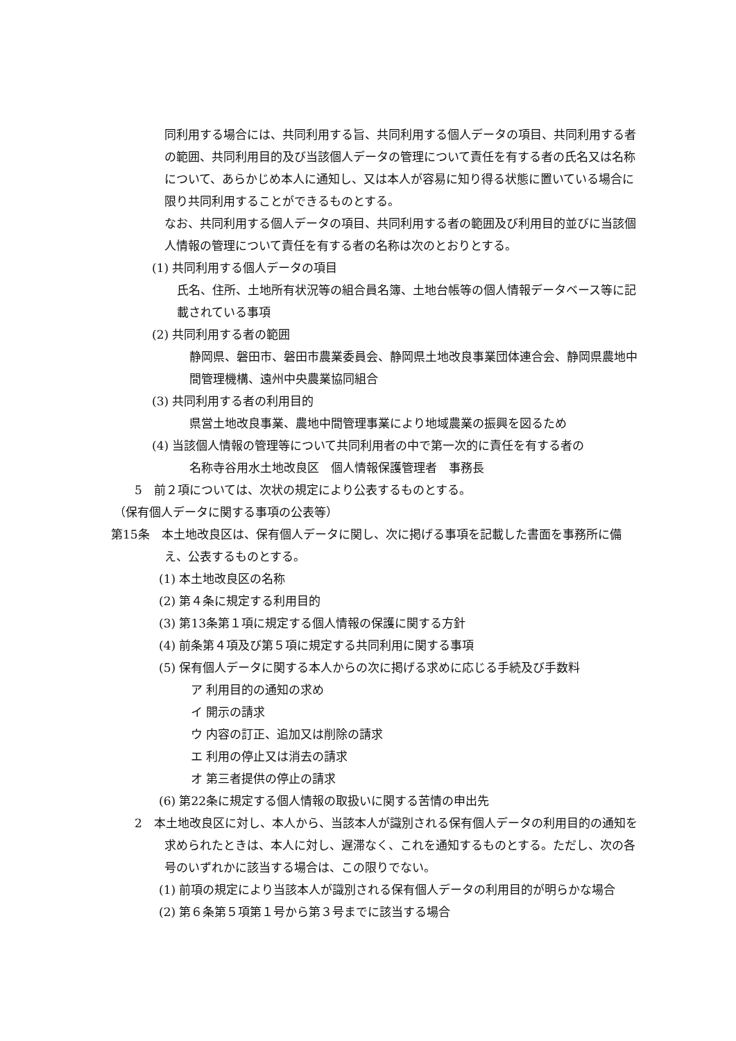同利用する場合には、共同利用する旨、共同利用する個人データの項目、共同利用する者の範囲、共同利用目的及び当該個人データの管理について責任を有する者の氏名又は名称について、あらかじめ本人に通知し、又は本人が容易に知り得る状態に置いている場合に限り共同利用することができるものとする。
なお、共同利用する個人データの項目、共同利用する者の範囲及び利用目的並びに当該個人情報の管理について責任を有する者の名称は次のとおりとする。
(1) 共同利用する個人データの項目
氏名、住所、土地所有状況等の組合員名簿、土地台帳等の個人情報データベース等に記載されている事項
(2) 共同利用する者の範囲
静岡県、磐田市、磐田市農業委員会、静岡県土地改良事業団体連合会、静岡県農地中間管理機構、遠州中央農業協同組合
(3) 共同利用する者の利用目的
県営土地改良事業、農地中間管理事業により地域農業の振興を図るため
(4) 当該個人情報の管理等について共同利用者の中で第一次的に責任を有する者の
名称寺谷用水土地改良区　個人情報保護管理者　事務長
5　前２項については、次状の規定により公表するものとする。
（保有個人データに関する事項の公表等）
第15条　本土地改良区は、保有個人データに関し、次に掲げる事項を記載した書面を事務所に備え、公表するものとする。
(1) 本土地改良区の名称
(2) 第４条に規定する利用目的
(3) 第13条第１項に規定する個人情報の保護に関する方針
(4) 前条第４項及び第５項に規定する共同利用に関する事項
(5) 保有個人データに関する本人からの次に掲げる求めに応じる手続及び手数料
ア 利用目的の通知の求め
イ 開示の請求
ウ 内容の訂正、追加又は削除の請求
エ 利用の停止又は消去の請求
オ 第三者提供の停止の請求
(6) 第22条に規定する個人情報の取扱いに関する苦情の申出先
2　本土地改良区に対し、本人から、当該本人が識別される保有個人データの利用目的の通知を求められたときは、本人に対し、遅滞なく、これを通知するものとする。ただし、次の各号のいずれかに該当する場合は、この限りでない。
(1) 前項の規定により当該本人が識別される保有個人データの利用目的が明らかな場合
(2) 第６条第５項第１号から第３号までに該当する場合